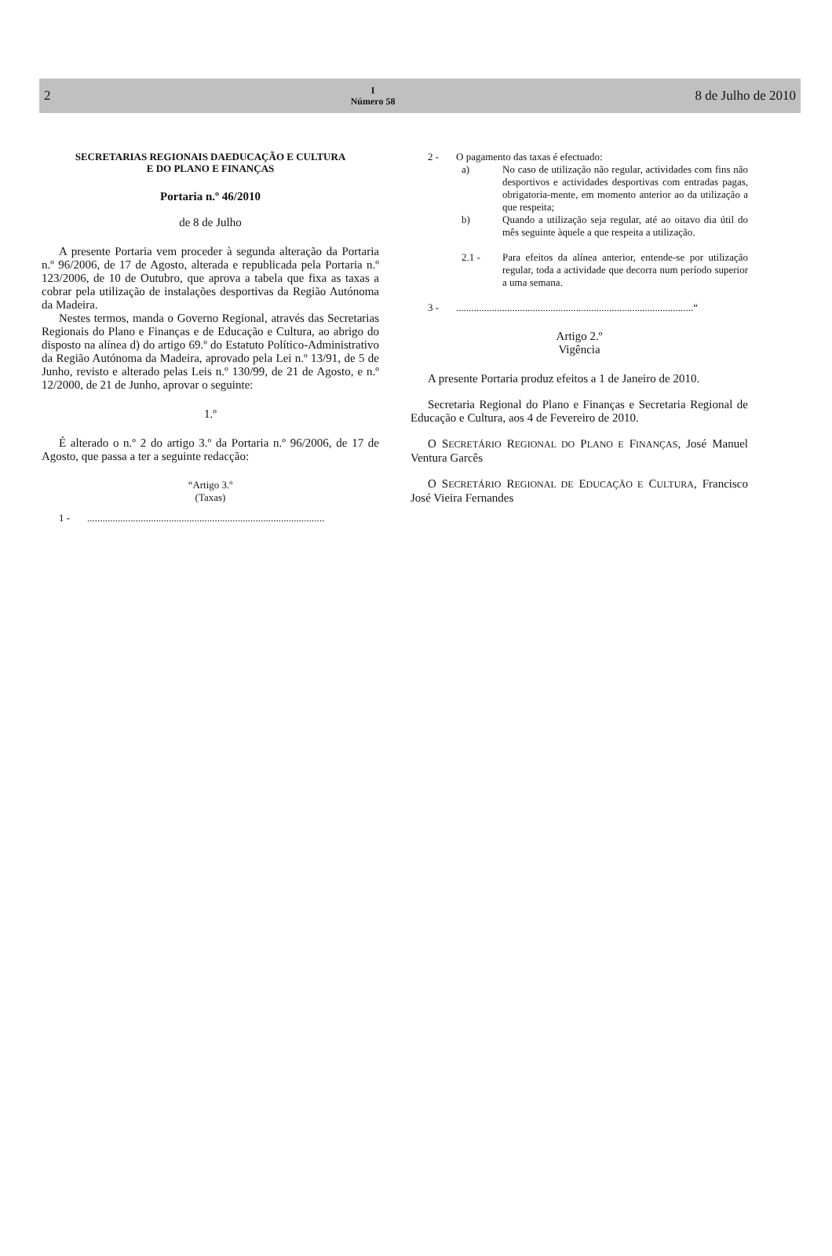2 I
Número 58 8 de Julho de 2010
SECRETARIAS REGIONAIS DAEDUCAÇÃO E CULTURA
E DO PLANO E FINANÇAS
Portaria n.º 46/2010
de 8 de Julho
A presente Portaria vem proceder à segunda alteração da Portaria n.º 96/2006, de 17 de Agosto, alterada e republicada pela Portaria n.º 123/2006, de 10 de Outubro, que aprova a tabela que fixa as taxas a cobrar pela utilização de instalações desportivas da Região Autónoma da Madeira.
Nestes termos, manda o Governo Regional, através das Secretarias Regionais do Plano e Finanças e de Educação e Cultura, ao abrigo do disposto na alínea d) do artigo 69.º do Estatuto Político-Administrativo da Região Autónoma da Madeira, aprovado pela Lei n.º 13/91, de 5 de Junho, revisto e alterado pelas Leis n.º 130/99, de 21 de Agosto, e n.º 12/2000, de 21 de Junho, aprovar o seguinte:
1.º
É alterado o n.º 2 do artigo 3.º da Portaria n.º 96/2006, de 17 de Agosto, que passa a ter a seguinte redacção:
“Artigo 3.º
(Taxas)
1 -.............................................................................................
2 - O pagamento das taxas é efectuado:
a) No caso de utilização não regular, actividades com fins não desportivos e actividades desportivas com entradas pagas, obrigatoria-mente, em momento anterior ao da utilização a que respeita;
b) Quando a utilização seja regular, até ao oitavo dia útil do mês seguinte àquele a que respeita a utilização.
2.1 - Para efeitos da alínea anterior, entende-se por utilização regular, toda a actividade que decorra num período superior a uma semana.
3 -.............................................................................................“
Artigo 2.º
Vigência
A presente Portaria produz efeitos a 1 de Janeiro de 2010.
Secretaria Regional do Plano e Finanças e Secretaria Regional de Educação e Cultura, aos 4 de Fevereiro de 2010.
O SECRETÁRIO REGIONAL DO PLANO E FINANÇAS, José Manuel Ventura Garcês
O SECRETÁRIO REGIONAL DE EDUCAÇÃO E CULTURA, Francisco José Vieira Fernandes